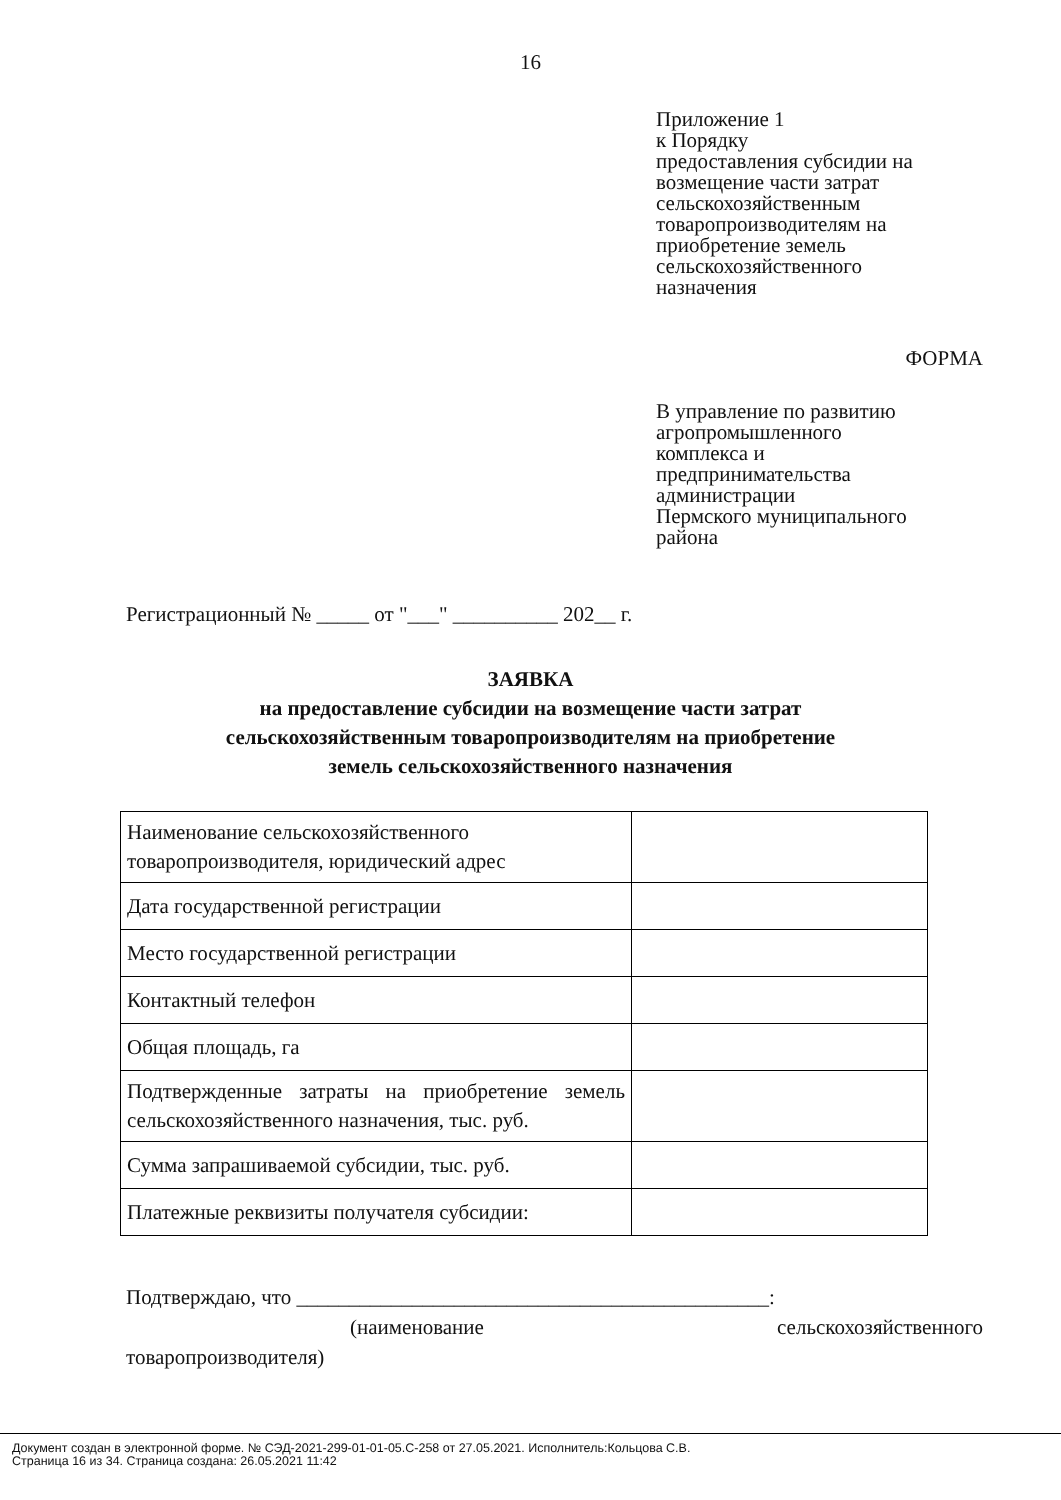16
Приложение 1
к Порядку
предоставления субсидии на
возмещение части затрат
сельскохозяйственным
товаропроизводителям на
приобретение земель
сельскохозяйственного
назначения
ФОРМА
В управление по развитию
агропромышленного
комплекса и
предпринимательства
администрации
Пермского муниципального
района
Регистрационный № _____ от "___" __________ 202__ г.
ЗАЯВКА
на предоставление субсидии на возмещение части затрат
сельскохозяйственным товаропроизводителям на приобретение
земель сельскохозяйственного назначения
| Наименование сельскохозяйственного товаропроизводителя, юридический адрес | |
| Дата государственной регистрации | |
| Место государственной регистрации | |
| Контактный телефон | |
| Общая площадь, га | |
| Подтвержденные затраты на приобретение земель сельскохозяйственного назначения, тыс. руб. | |
| Сумма запрашиваемой субсидии, тыс. руб. | |
| Платежные реквизиты получателя субсидии: | |
Подтверждаю, что _____________________________________________:
(наименование сельскохозяйственного
товаропроизводителя)
Документ создан в электронной форме. № СЭД-2021-299-01-01-05.С-258 от 27.05.2021. Исполнитель:Кольцова С.В.
Страница 16 из 34. Страница создана: 26.05.2021 11:42